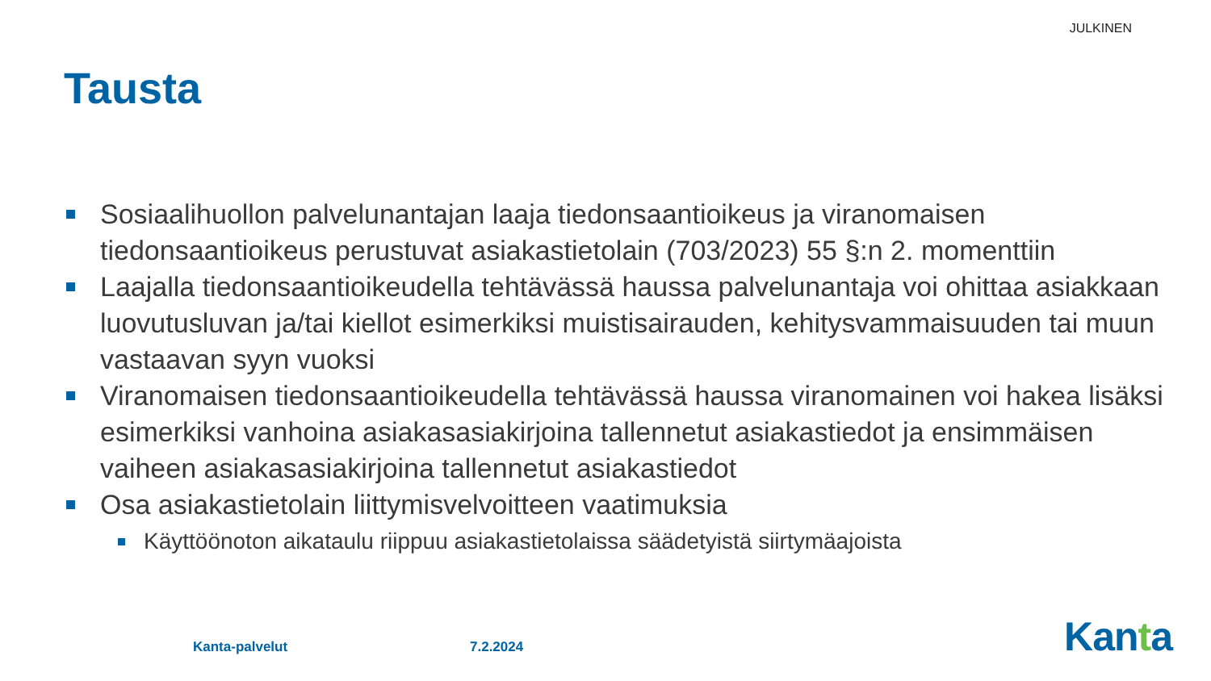JULKINEN
Tausta
Sosiaalihuollon palvelunantajan laaja tiedonsaantioikeus ja viranomaisen tiedonsaantioikeus perustuvat asiakastietolain (703/2023) 55 §:n 2. momenttiin
Laajalla tiedonsaantioikeudella tehtävässä haussa palvelunantaja voi ohittaa asiakkaan luovutusluvan ja/tai kiellot esimerkiksi muistisairauden, kehitysvammaisuuden tai muun vastaavan syyn vuoksi
Viranomaisen tiedonsaantioikeudella tehtävässä haussa viranomainen voi hakea lisäksi esimerkiksi vanhoina asiakasasiakirjoina tallennetut asiakastiedot ja ensimmäisen vaiheen asiakasasiakirjoina tallennetut asiakastiedot
Osa asiakastietolain liittymisvelvoitteen vaatimuksia
Käyttöönoton aikataulu riippuu asiakastietolaissa säädetyistä siirtymäajoista
Kanta-palvelut 7.2.2024 Kanta